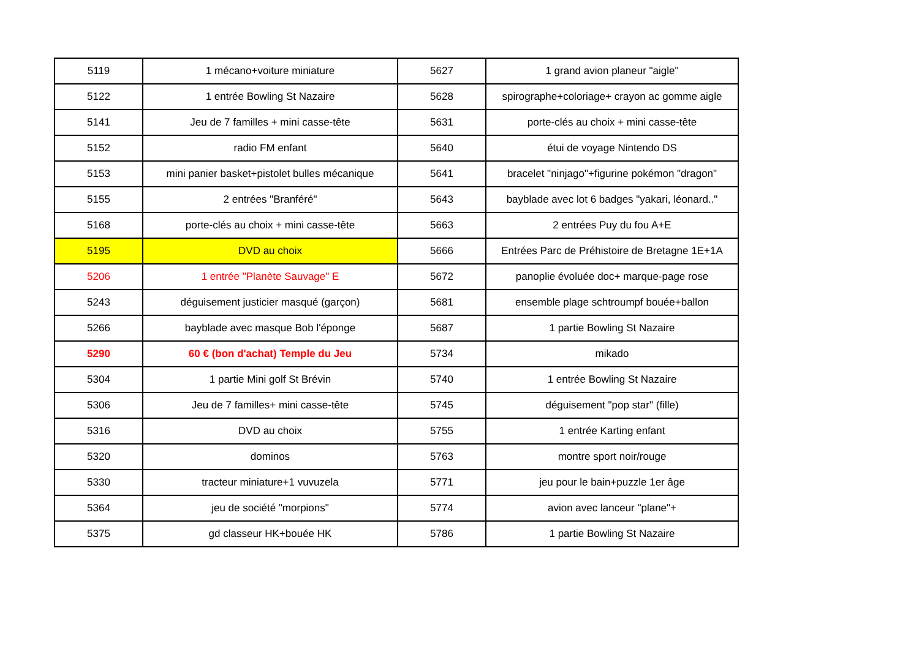| 5119 | 1 mécano+voiture miniature | 5627 | 1 grand avion planeur "aigle" |
| 5122 | 1 entrée Bowling St Nazaire | 5628 | spirographe+coloriage+ crayon ac gomme aigle |
| 5141 | Jeu de 7 familles + mini casse-tête | 5631 | porte-clés au choix + mini casse-tête |
| 5152 | radio FM enfant | 5640 | étui de voyage Nintendo DS |
| 5153 | mini panier basket+pistolet bulles mécanique | 5641 | bracelet "ninjago"+figurine pokémon "dragon" |
| 5155 | 2 entrées "Branféré" | 5643 | bayblade avec lot 6 badges "yakari, léonard.." |
| 5168 | porte-clés au choix + mini casse-tête | 5663 | 2 entrées Puy du fou A+E |
| 5195 | DVD au choix | 5666 | Entrées Parc de Préhistoire de Bretagne 1E+1A |
| 5206 | 1 entrée "Planète Sauvage" E | 5672 | panoplie évoluée doc+ marque-page rose |
| 5243 | déguisement justicier masqué (garçon) | 5681 | ensemble plage schtroumpf bouée+ballon |
| 5266 | bayblade avec masque Bob l'éponge | 5687 | 1 partie Bowling St Nazaire |
| 5290 | 60 € (bon d'achat) Temple du Jeu | 5734 | mikado |
| 5304 | 1 partie Mini golf St Brévin | 5740 | 1 entrée Bowling St Nazaire |
| 5306 | Jeu de 7 familles+ mini casse-tête | 5745 | déguisement "pop star" (fille) |
| 5316 | DVD au choix | 5755 | 1 entrée Karting enfant |
| 5320 | dominos | 5763 | montre sport noir/rouge |
| 5330 | tracteur miniature+1 vuvuzela | 5771 | jeu pour le bain+puzzle 1er âge |
| 5364 | jeu de société "morpions" | 5774 | avion avec lanceur "plane"+ |
| 5375 | gd classeur HK+bouée HK | 5786 | 1 partie Bowling St Nazaire |